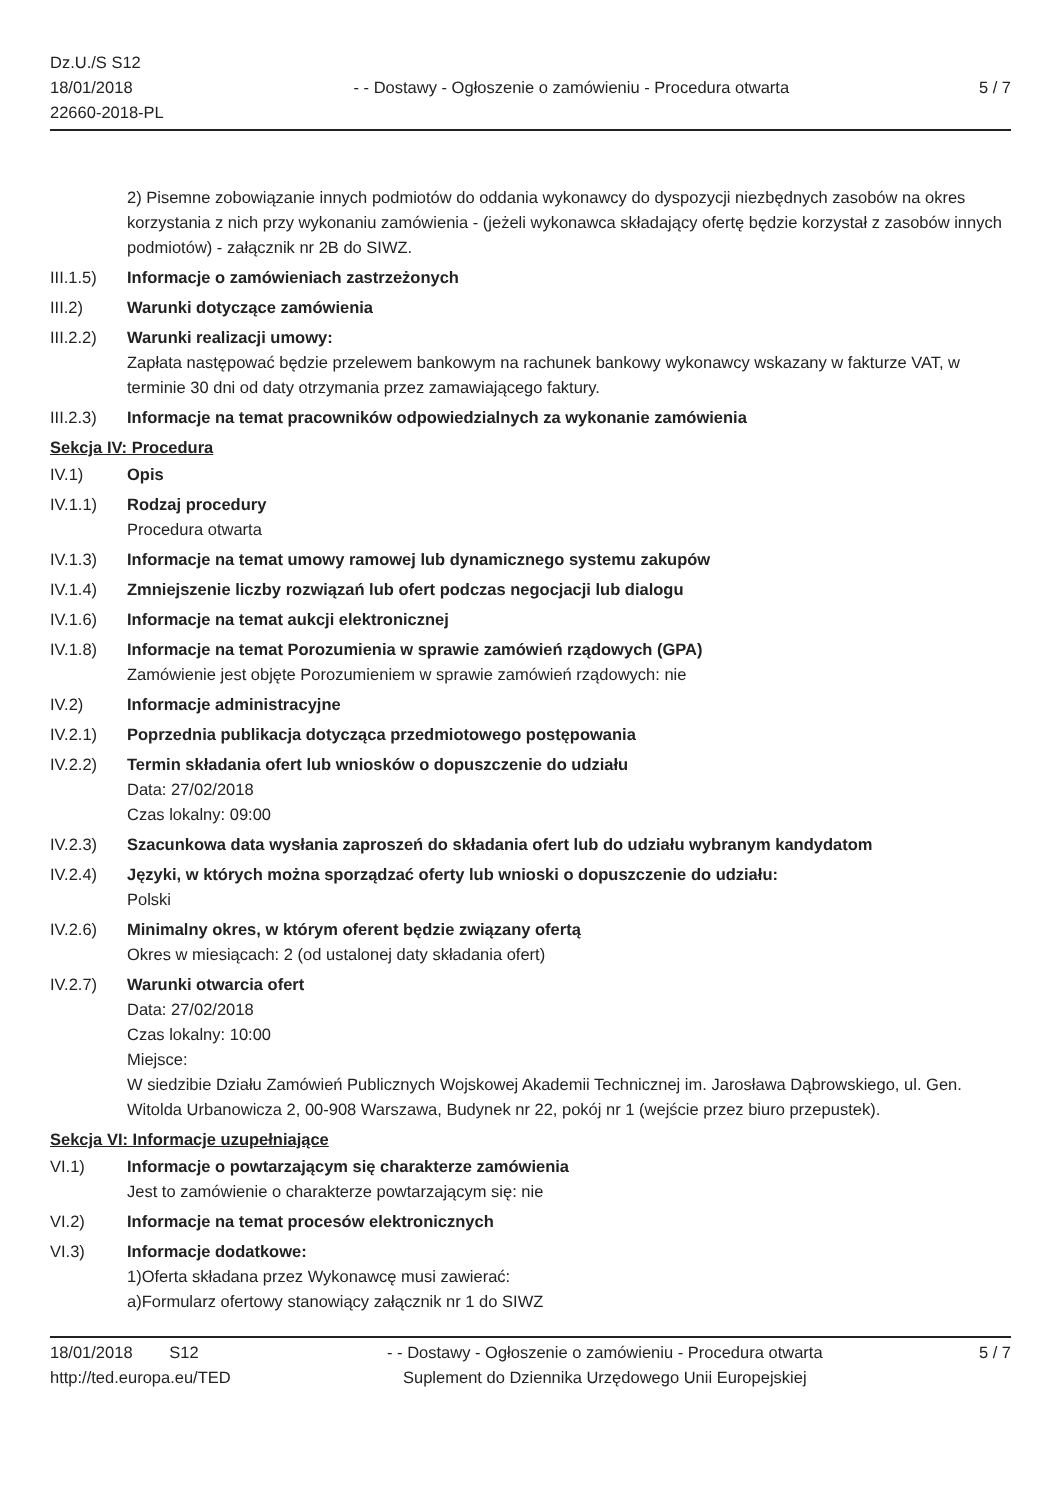Dz.U./S S12
18/01/2018
22660-2018-PL
- - Dostawy - Ogłoszenie o zamówieniu - Procedura otwarta
5 / 7
2) Pisemne zobowiązanie innych podmiotów do oddania wykonawcy do dyspozycji niezbędnych zasobów na okres korzystania z nich przy wykonaniu zamówienia - (jeżeli wykonawca składający ofertę będzie korzystał z zasobów innych podmiotów) - załącznik nr 2B do SIWZ.
III.1.5)
Informacje o zamówieniach zastrzeżonych
III.2) Warunki dotyczące zamówienia
III.2.2)
Warunki realizacji umowy:
Zapłata następować będzie przelewem bankowym na rachunek bankowy wykonawcy wskazany w fakturze VAT, w terminie 30 dni od daty otrzymania przez zamawiającego faktury.
III.2.3)
Informacje na temat pracowników odpowiedzialnych za wykonanie zamówienia
Sekcja IV: Procedura
IV.1) Opis
IV.1.1) Rodzaj procedury
Procedura otwarta
IV.1.3) Informacje na temat umowy ramowej lub dynamicznego systemu zakupów
IV.1.4) Zmniejszenie liczby rozwiązań lub ofert podczas negocjacji lub dialogu
IV.1.6) Informacje na temat aukcji elektronicznej
IV.1.8) Informacje na temat Porozumienia w sprawie zamówień rządowych (GPA)
Zamówienie jest objęte Porozumieniem w sprawie zamówień rządowych: nie
IV.2) Informacje administracyjne
IV.2.1) Poprzednia publikacja dotycząca przedmiotowego postępowania
IV.2.2) Termin składania ofert lub wniosków o dopuszczenie do udziału
Data: 27/02/2018
Czas lokalny: 09:00
IV.2.3) Szacunkowa data wysłania zaproszeń do składania ofert lub do udziału wybranym kandydatom
IV.2.4) Języki, w których można sporządzać oferty lub wnioski o dopuszczenie do udziału:
Polski
IV.2.6) Minimalny okres, w którym oferent będzie związany ofertą
Okres w miesiącach: 2 (od ustalonej daty składania ofert)
IV.2.7) Warunki otwarcia ofert
Data: 27/02/2018
Czas lokalny: 10:00
Miejsce:
W siedzibie Działu Zamówień Publicznych Wojskowej Akademii Technicznej im. Jarosława Dąbrowskiego, ul. Gen. Witolda Urbanowicza 2, 00-908 Warszawa, Budynek nr 22, pokój nr 1 (wejście przez biuro przepustek).
Sekcja VI: Informacje uzupełniające
VI.1) Informacje o powtarzającym się charakterze zamówienia
Jest to zamówienie o charakterze powtarzającym się: nie
VI.2) Informacje na temat procesów elektronicznych
VI.3) Informacje dodatkowe:
1)Oferta składana przez Wykonawcę musi zawierać:
a)Formularz ofertowy stanowiący załącznik nr 1 do SIWZ
18/01/2018 S12
http://ted.europa.eu/TED
- - Dostawy - Ogłoszenie o zamówieniu - Procedura otwarta
Suplement do Dziennika Urzędowego Unii Europejskiej
5 / 7